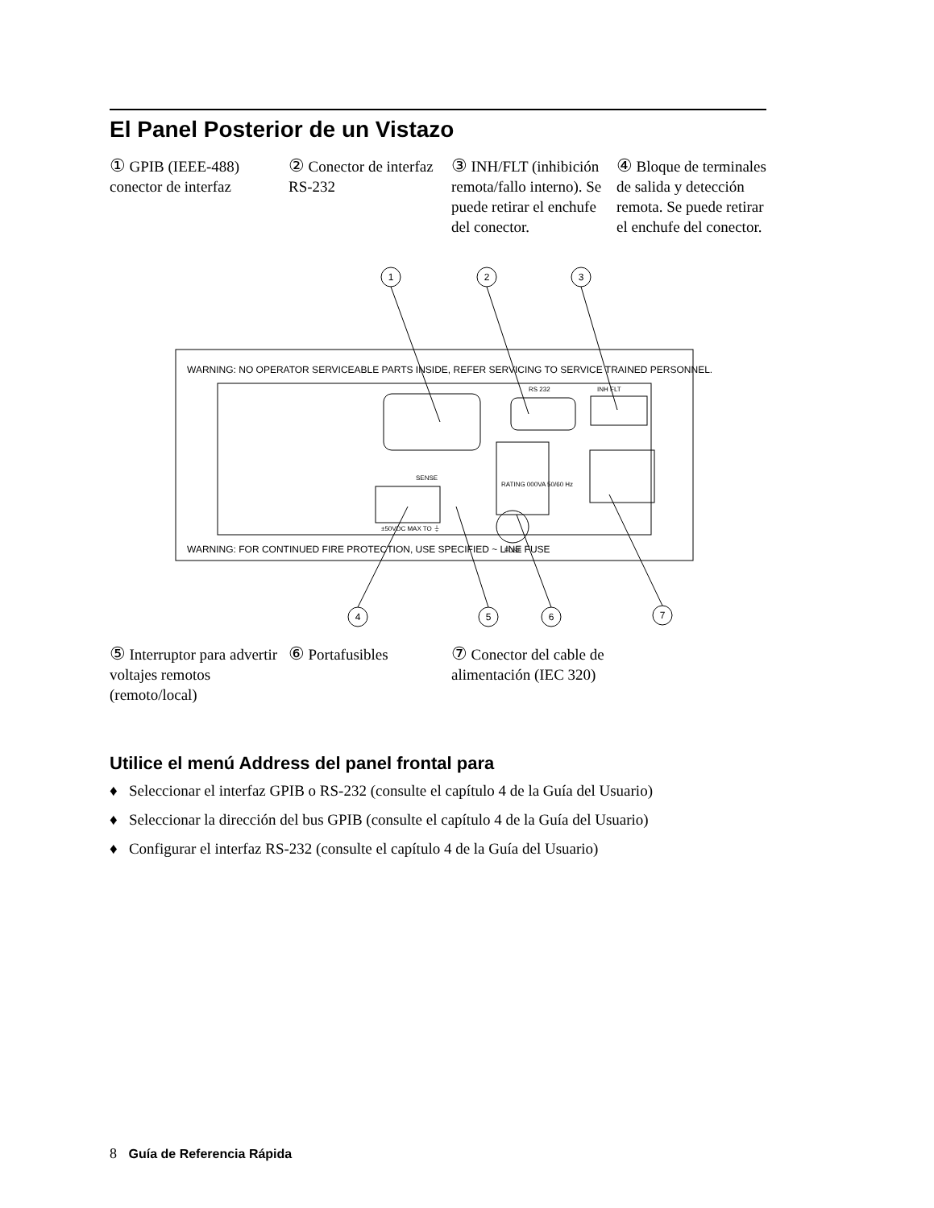El Panel Posterior de un Vistazo
① GPIB (IEEE-488) conector de interfaz
② Conector de interfaz RS-232
③ INH/FLT (inhibición remota/fallo interno). Se puede retirar el enchufe del conector.
④ Bloque de terminales de salida y detección remota. Se puede retirar el enchufe del conector.
WARNING: NO OPERATOR SERVICEABLE PARTS INSIDE, REFER SERVICING TO SERVICE TRAINED PERSONNEL.
WARNING: FOR CONTINUED FIRE PROTECTION, USE SPECIFIED ~ LINE FUSE
RS 232
INH FLT
RATING 000VA 50/60 Hz
SENSE
FUSE
±50VDC MAX TO ⏚
1
2
3
4
5
6
7
⑤ Interruptor para advertir voltajes remotos (remoto/local)
⑥ Portafusibles
⑦ Conector del cable de alimentación (IEC 320)
Utilice el menú Address del panel frontal para
♦ Seleccionar el interfaz GPIB o RS-232 (consulte el capítulo 4 de la Guía del Usuario)
♦ Seleccionar la dirección del bus GPIB (consulte el capítulo 4 de la Guía del Usuario)
♦ Configurar el interfaz RS-232 (consulte el capítulo 4 de la Guía del Usuario)
8 Guía de Referencia Rápida